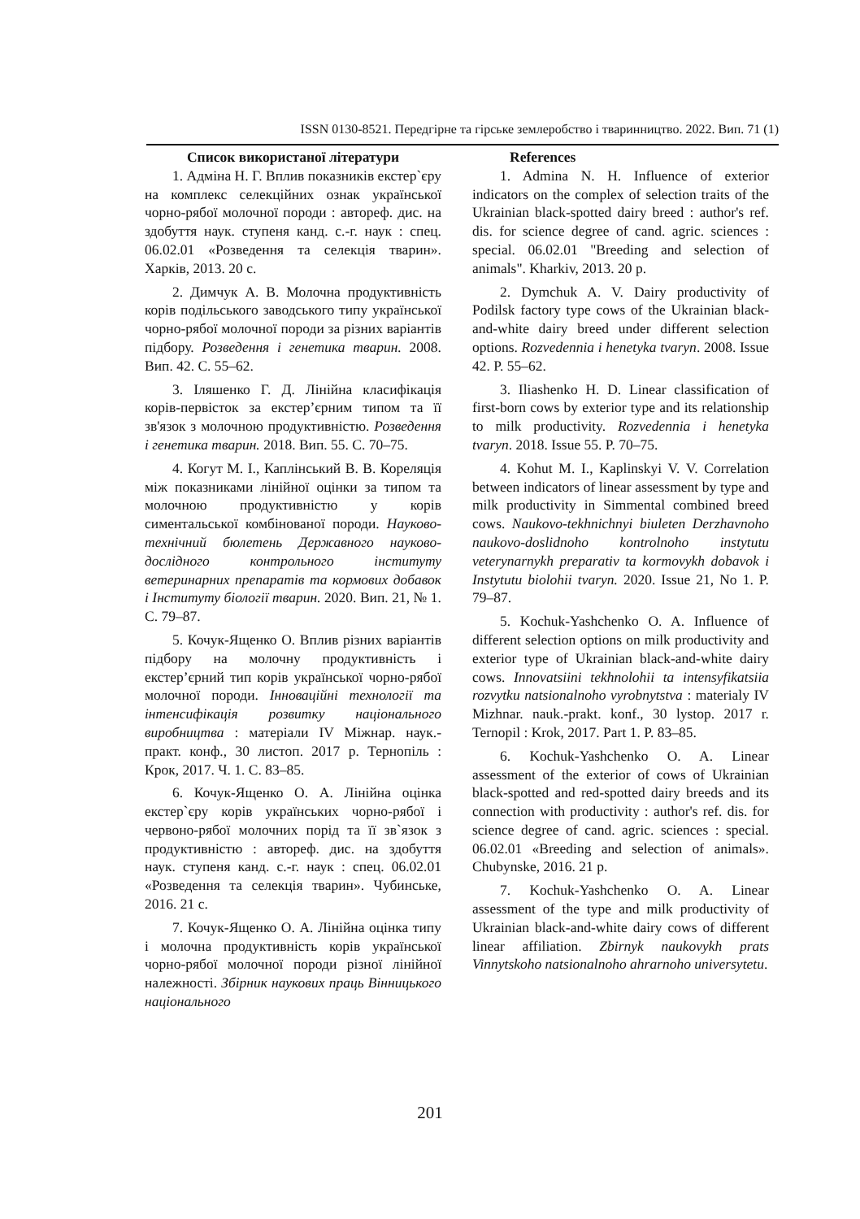ISSN 0130-8521. Передгірне та гірське землеробство і тваринництво. 2022. Вип. 71 (1)
Список використаної літератури
1. Адміна Н. Г. Вплив показників екстер`єру на комплекс селекційних ознак української чорно-рябої молочної породи : автореф. дис. на здобуття наук. ступеня канд. с.-г. наук : спец. 06.02.01 «Розведення та селекція тварин». Харків, 2013. 20 с.
2. Димчук А. В. Молочна продуктивність корів подільського заводського типу української чорно-рябої молочної породи за різних варіантів підбору. Розведення і генетика тварин. 2008. Вип. 42. С. 55–62.
3. Іляшенко Г. Д. Лінійна класифікація корів-первісток за екстер’єрним типом та її зв'язок з молочною продуктивністю. Розведення і генетика тварин. 2018. Вип. 55. С. 70–75.
4. Когут М. І., Каплінський В. В. Кореляція між показниками лінійної оцінки за типом та молочною продуктивністю у корів симентальської комбінованої породи. Науково-технічний бюлетень Державного науково-дослідного контрольного інституту ветеринарних препаратів та кормових добавок і Інституту біології тварин. 2020. Вип. 21, № 1. С. 79–87.
5. Кочук-Ященко О. Вплив різних варіантів підбору на молочну продуктивність і екстер’єрний тип корів української чорно-рябої молочної породи. Інноваційні технології та інтенсифікація розвитку національного виробництва : матеріали IV Міжнар. наук.-практ. конф., 30 листоп. 2017 р. Тернопіль : Крок, 2017. Ч. 1. С. 83–85.
6. Кочук-Ященко О. А. Лінійна оцінка екстер`єру корів українських чорно-рябої і червоно-рябої молочних порід та її зв`язок з продуктивністю : автореф. дис. на здобуття наук. ступеня канд. с.-г. наук : спец. 06.02.01 «Розведення та селекція тварин». Чубинське, 2016. 21 с.
7. Кочук-Ященко О. А. Лінійна оцінка типу і молочна продуктивність корів української чорно-рябої молочної породи різної лінійної належності. Збірник наукових праць Вінницького національного
References
1. Admina N. H. Influence of exterior indicators on the complex of selection traits of the Ukrainian black-spotted dairy breed : author's ref. dis. for science degree of cand. agric. sciences : special. 06.02.01 "Breeding and selection of animals". Kharkiv, 2013. 20 p.
2. Dymchuk A. V. Dairy productivity of Podilsk factory type cows of the Ukrainian black-and-white dairy breed under different selection options. Rozvedennia i henetyka tvaryn. 2008. Issue 42. P. 55–62.
3. Iliashenko H. D. Linear classification of first-born cows by exterior type and its relationship to milk productivity. Rozvedennia i henetyka tvaryn. 2018. Issue 55. P. 70–75.
4. Kohut M. I., Kaplinskyi V. V. Correlation between indicators of linear assessment by type and milk productivity in Simmental combined breed cows. Naukovo-tekhnichnyi biuleten Derzhavnoho naukovo-doslidnoho kontrolnoho instytutu veterynarnykh preparativ ta kormovykh dobavok i Instytutu biolohii tvaryn. 2020. Issue 21, No 1. P. 79–87.
5. Kochuk-Yashchenko O. A. Influence of different selection options on milk productivity and exterior type of Ukrainian black-and-white dairy cows. Innovatsiini tekhnolohii ta intensyfikatsiia rozvytku natsionalnoho vyrobnytstva : materialy IV Mizhnar. nauk.-prakt. konf., 30 lystop. 2017 r. Ternopil : Krok, 2017. Part 1. P. 83–85.
6. Kochuk-Yashchenko O. A. Linear assessment of the exterior of cows of Ukrainian black-spotted and red-spotted dairy breeds and its connection with productivity : author's ref. dis. for science degree of cand. agric. sciences : special. 06.02.01 «Breeding and selection of animals». Chubynske, 2016. 21 p.
7. Kochuk-Yashchenko O. A. Linear assessment of the type and milk productivity of Ukrainian black-and-white dairy cows of different linear affiliation. Zbirnyk naukovykh prats Vinnytskoho natsionalnoho ahrarnoho universytetu.
201